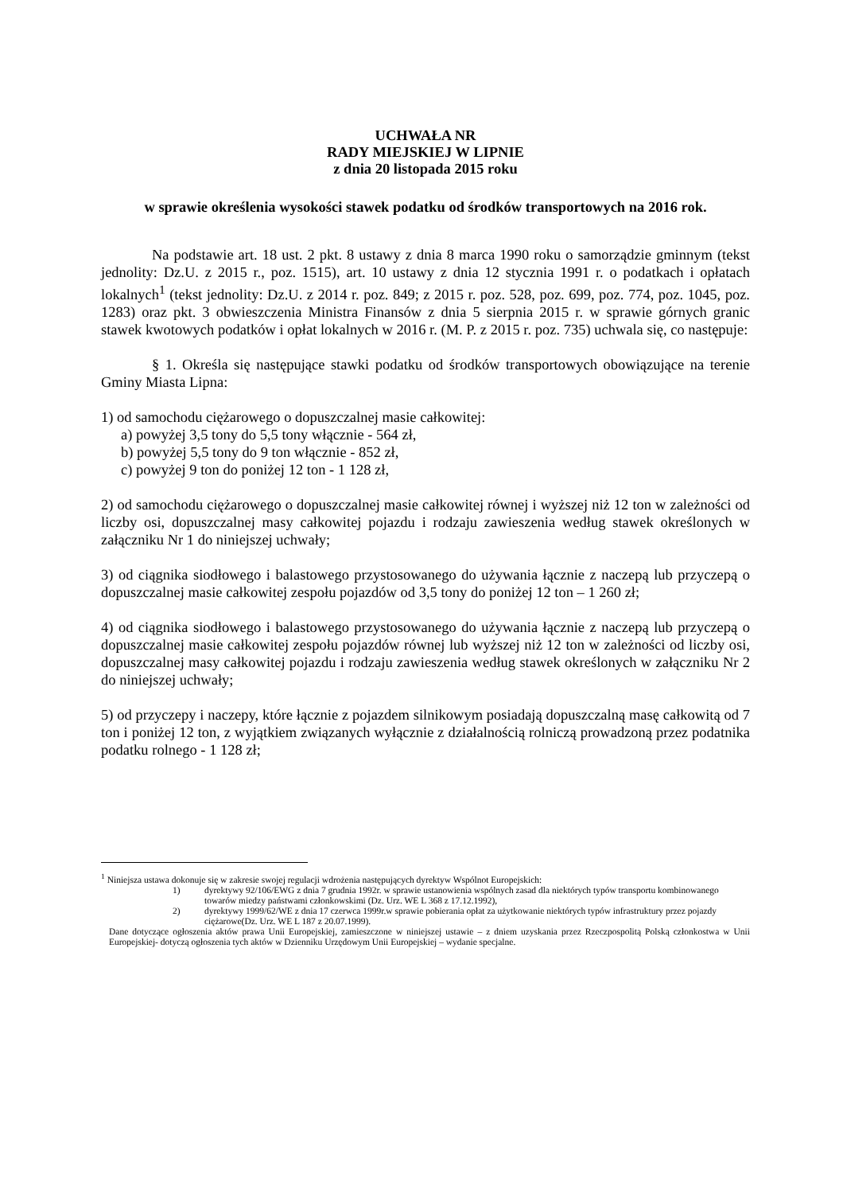UCHWAŁA NR
RADY MIEJSKIEJ W LIPNIE
z dnia 20 listopada 2015 roku
w sprawie określenia wysokości stawek podatku od środków transportowych na 2016 rok.
Na podstawie art. 18 ust. 2 pkt. 8 ustawy z dnia 8 marca 1990 roku o samorządzie gminnym (tekst jednolity: Dz.U. z 2015 r., poz. 1515), art. 10 ustawy z dnia 12 stycznia 1991 r. o podatkach i opłatach lokalnych<sup>1</sup> (tekst jednolity: Dz.U. z 2014 r. poz. 849; z 2015 r. poz. 528, poz. 699, poz. 774, poz. 1045, poz. 1283) oraz pkt. 3 obwieszczenia Ministra Finansów z dnia 5 sierpnia 2015 r. w sprawie górnych granic stawek kwotowych podatków i opłat lokalnych w 2016 r. (M. P. z 2015 r. poz. 735) uchwala się, co następuje:
§ 1. Określa się następujące stawki podatku od środków transportowych obowiązujące na terenie Gminy Miasta Lipna:
1) od samochodu ciężarowego o dopuszczalnej masie całkowitej:
a) powyżej 3,5 tony do 5,5 tony włącznie - 564 zł,
b) powyżej 5,5 tony do 9 ton włącznie - 852 zł,
c) powyżej 9 ton do poniżej 12 ton - 1 128 zł,
2) od samochodu ciężarowego o dopuszczalnej masie całkowitej równej i wyższej niż 12 ton w zależności od liczby osi, dopuszczalnej masy całkowitej pojazdu i rodzaju zawieszenia według stawek określonych w załączniku Nr 1 do niniejszej uchwały;
3) od ciągnika siodłowego i balastowego przystosowanego do używania łącznie z naczepą lub przyczepą o dopuszczalnej masie całkowitej zespołu pojazdów od 3,5 tony do poniżej 12 ton – 1 260 zł;
4) od ciągnika siodłowego i balastowego przystosowanego do używania łącznie z naczepą lub przyczepą o dopuszczalnej masie całkowitej zespołu pojazdów równej lub wyższej niż 12 ton w zależności od liczby osi, dopuszczalnej masy całkowitej pojazdu i rodzaju zawieszenia według stawek określonych w załączniku Nr 2 do niniejszej uchwały;
5) od przyczepy i naczepy, które łącznie z pojazdem silnikowym posiadają dopuszczalną masę całkowitą od 7 ton i poniżej 12 ton, z wyjątkiem związanych wyłącznie z działalnością rolniczą prowadzoną przez podatnika podatku rolnego - 1 128 zł;
<sup>1</sup> Niniejsza ustawa dokonuje się w zakresie swojej regulacji wdrożenia następujących dyrektyw Wspólnot Europejskich:
1) dyrektywy 92/106/EWG z dnia 7 grudnia 1992r. w sprawie ustanowienia wspólnych zasad dla niektórych typów transportu kombinowanego towarów miedzy państwami członkowskimi (Dz. Urz. WE L 368 z 17.12.1992),
2) dyrektywy 1999/62/WE z dnia 17 czerwca 1999r.w sprawie pobierania opłat za użytkowanie niektórych typów infrastruktury przez pojazdy ciężarowe(Dz. Urz. WE L 187 z 20.07.1999).
Dane dotyczące ogłoszenia aktów prawa Unii Europejskiej, zamieszczone w niniejszej ustawie – z dniem uzyskania przez Rzeczpospolitą Polską członkostwa w Unii Europejskiej- dotyczą ogłoszenia tych aktów w Dzienniku Urzędowym Unii Europejskiej – wydanie specjalne.